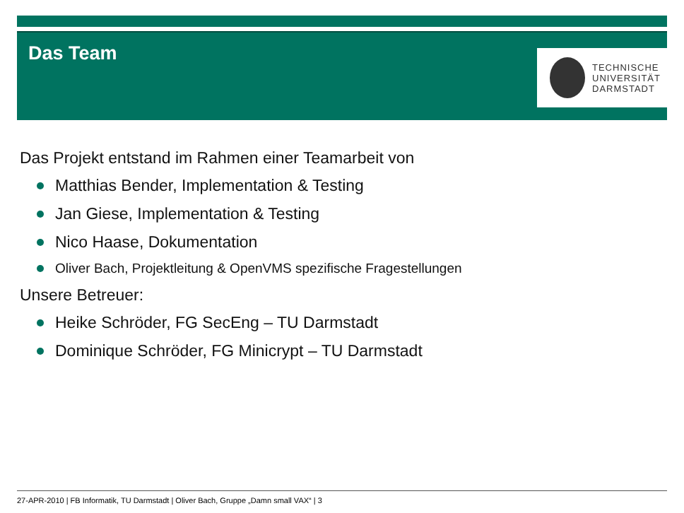Das Team
TECHNISCHE
UNIVERSITÄT
DARMSTADT
Das Projekt entstand im Rahmen einer Teamarbeit von
Matthias Bender, Implementation & Testing
Jan Giese, Implementation & Testing
Nico Haase, Dokumentation
Oliver Bach, Projektleitung & OpenVMS spezifische Fragestellungen
Unsere Betreuer:
Heike Schröder, FG SecEng – TU Darmstadt
Dominique Schröder, FG Minicrypt – TU Darmstadt
27-APR-2010 | FB Informatik, TU Darmstadt | Oliver Bach, Gruppe „Damn small VAX“ | 3